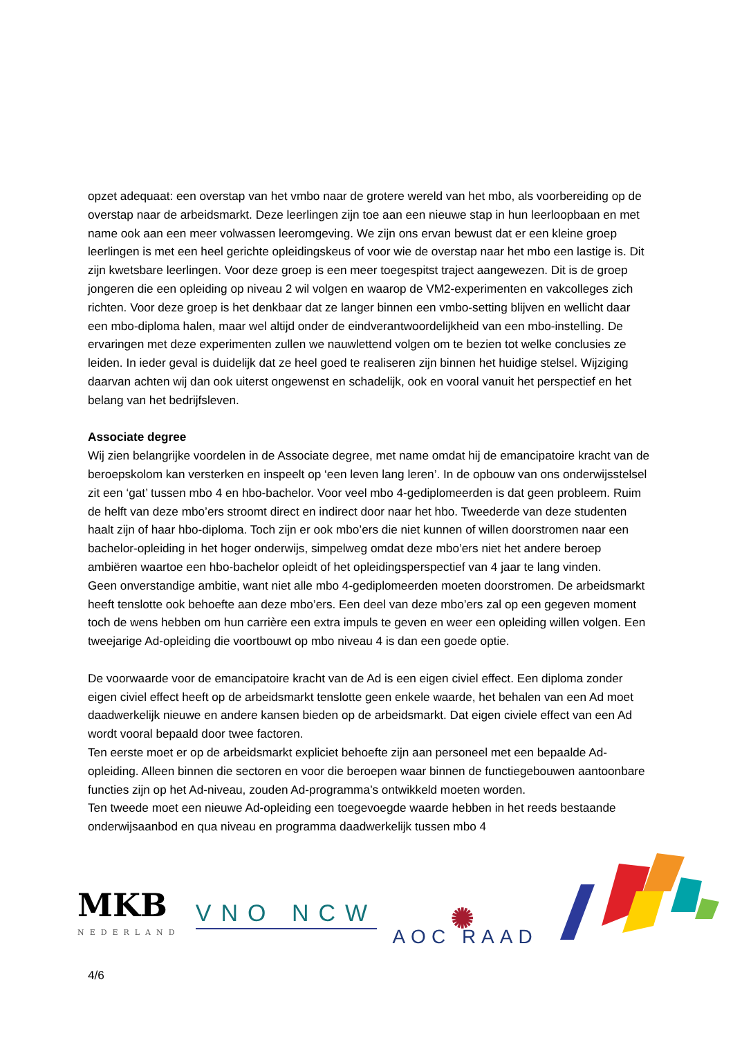opzet adequaat: een overstap van het vmbo naar de grotere wereld van het mbo, als voorbereiding op de overstap naar de arbeidsmarkt. Deze leerlingen zijn toe aan een nieuwe stap in hun leerloopbaan en met name ook aan een meer volwassen leeromgeving. We zijn ons ervan bewust dat er een kleine groep leerlingen is met een heel gerichte opleidingskeus of voor wie de overstap naar het mbo een lastige is. Dit zijn kwetsbare leerlingen. Voor deze groep is een meer toegespitst traject aangewezen. Dit is de groep jongeren die een opleiding op niveau 2 wil volgen en waarop de VM2-experimenten en vakcolleges zich richten. Voor deze groep is het denkbaar dat ze langer binnen een vmbo-setting blijven en wellicht daar een mbo-diploma halen, maar wel altijd onder de eindverantwoordelijkheid van een mbo-instelling. De ervaringen met deze experimenten zullen we nauwlettend volgen om te bezien tot welke conclusies ze leiden. In ieder geval is duidelijk dat ze heel goed te realiseren zijn binnen het huidige stelsel. Wijziging daarvan achten wij dan ook uiterst ongewenst en schadelijk, ook en vooral vanuit het perspectief en het belang van het bedrijfsleven.
Associate degree
Wij zien belangrijke voordelen in de Associate degree, met name omdat hij de emancipatoire kracht van de beroepskolom kan versterken en inspeelt op ‘een leven lang leren’. In de opbouw van ons onderwijsstelsel zit een ‘gat’ tussen mbo 4 en hbo-bachelor. Voor veel mbo 4-gediplomeerden is dat geen probleem. Ruim de helft van deze mbo’ers stroomt direct en indirect door naar het hbo. Tweederde van deze studenten haalt zijn of haar hbo-diploma. Toch zijn er ook mbo’ers die niet kunnen of willen doorstromen naar een bachelor-opleiding in het hoger onderwijs, simpelweg omdat deze mbo’ers niet het andere beroep ambiëren waartoe een hbo-bachelor opleidt of het opleidingsperspectief van 4 jaar te lang vinden.
Geen onverstandige ambitie, want niet alle mbo 4-gediplomeerden moeten doorstromen. De arbeidsmarkt heeft tenslotte ook behoefte aan deze mbo’ers. Een deel van deze mbo’ers zal op een gegeven moment toch de wens hebben om hun carrière een extra impuls te geven en weer een opleiding willen volgen. Een tweejarige Ad-opleiding die voortbouwt op mbo niveau 4 is dan een goede optie.
De voorwaarde voor de emancipatoire kracht van de Ad is een eigen civiel effect. Een diploma zonder eigen civiel effect heeft op de arbeidsmarkt tenslotte geen enkele waarde, het behalen van een Ad moet daadwerkelijk nieuwe en andere kansen bieden op de arbeidsmarkt. Dat eigen civiele effect van een Ad wordt vooral bepaald door twee factoren.
Ten eerste moet er op de arbeidsmarkt expliciet behoefte zijn aan personeel met een bepaalde Ad-opleiding. Alleen binnen die sectoren en voor die beroepen waar binnen de functiegebouwen aantoonbare functies zijn op het Ad-niveau, zouden Ad-programma’s ontwikkeld moeten worden.
Ten tweede moet een nieuwe Ad-opleiding een toegevoegde waarde hebben in het reeds bestaande onderwijsaanbod en qua niveau en programma daadwerkelijk tussen mbo 4
MKB
NEDERLAND
VNO NCW
✺
AOC RAAD
4/6